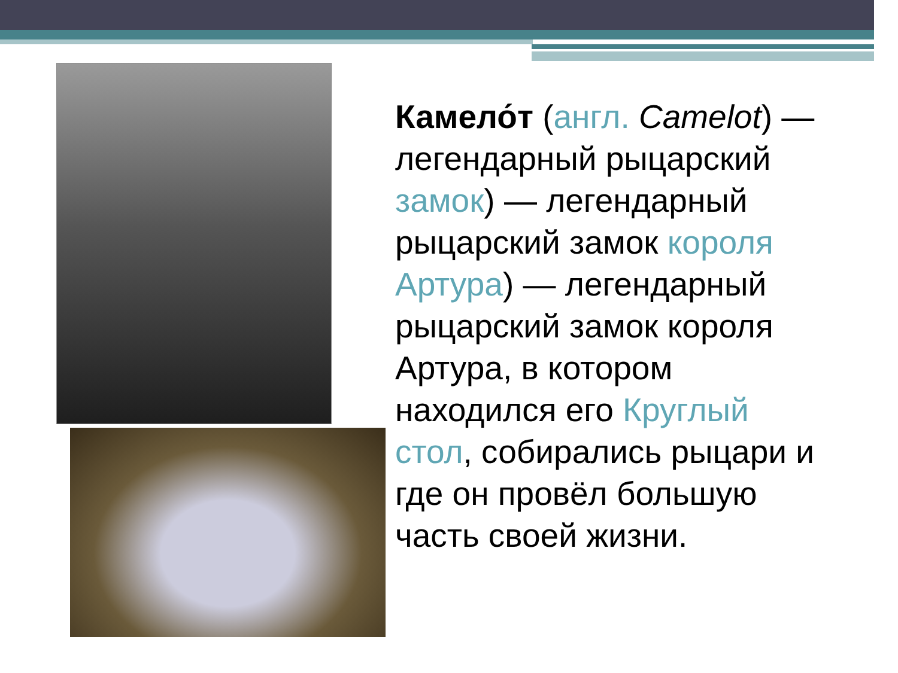Камело́т (англ. Camelot) — легендарный рыцарский замок) — легендарный рыцарский замок короля Артура) — легендарный рыцарский замок короля Артура, в котором находился его Круглый стол, собирались рыцари и где он провёл большую часть своей жизни.